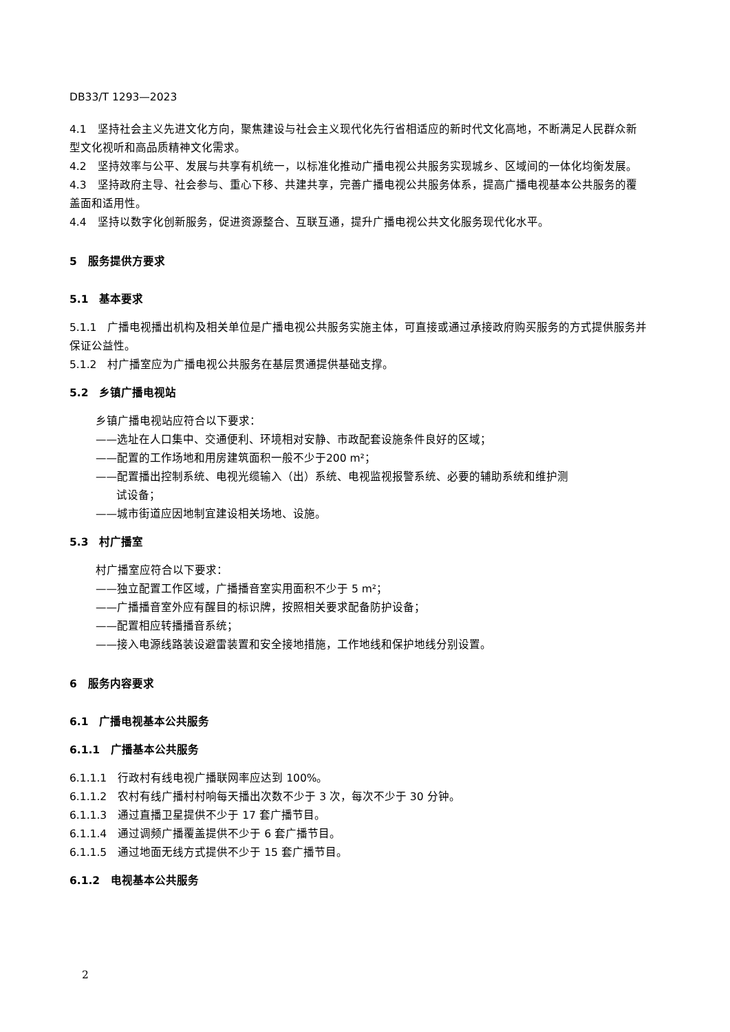DB33/T 1293—2023
4.1　坚持社会主义先进文化方向，聚焦建设与社会主义现代化先行省相适应的新时代文化高地，不断满足人民群众新型文化视听和高品质精神文化需求。
4.2　坚持效率与公平、发展与共享有机统一，以标准化推动广播电视公共服务实现城乡、区域间的一体化均衡发展。
4.3　坚持政府主导、社会参与、重心下移、共建共享，完善广播电视公共服务体系，提高广播电视基本公共服务的覆盖面和适用性。
4.4　坚持以数字化创新服务，促进资源整合、互联互通，提升广播电视公共文化服务现代化水平。
5　服务提供方要求
5.1　基本要求
5.1.1　广播电视播出机构及相关单位是广播电视公共服务实施主体，可直接或通过承接政府购买服务的方式提供服务并保证公益性。
5.1.2　村广播室应为广播电视公共服务在基层贯通提供基础支撑。
5.2　乡镇广播电视站
乡镇广播电视站应符合以下要求：
——选址在人口集中、交通便利、环境相对安静、市政配套设施条件良好的区域；
——配置的工作场地和用房建筑面积一般不少于200 m²；
——配置播出控制系统、电视光缆输入（出）系统、电视监视报警系统、必要的辅助系统和维护测
试设备；
——城市街道应因地制宜建设相关场地、设施。
5.3　村广播室
村广播室应符合以下要求：
——独立配置工作区域，广播播音室实用面积不少于 5 m²；
——广播播音室外应有醒目的标识牌，按照相关要求配备防护设备；
——配置相应转播播音系统；
——接入电源线路装设避雷装置和安全接地措施，工作地线和保护地线分别设置。
6　服务内容要求
6.1　广播电视基本公共服务
6.1.1　广播基本公共服务
6.1.1.1　行政村有线电视广播联网率应达到 100%。
6.1.1.2　农村有线广播村村响每天播出次数不少于 3 次，每次不少于 30 分钟。
6.1.1.3　通过直播卫星提供不少于 17 套广播节目。
6.1.1.4　通过调频广播覆盖提供不少于 6 套广播节目。
6.1.1.5　通过地面无线方式提供不少于 15 套广播节目。
6.1.2　电视基本公共服务
2